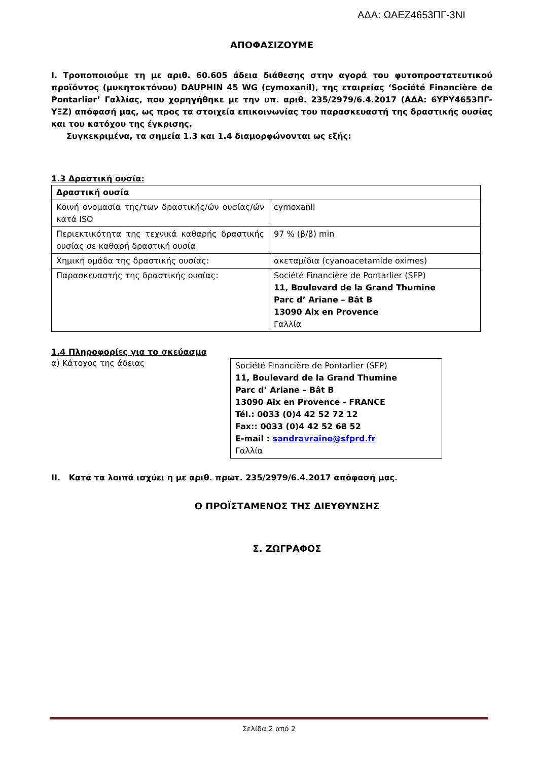ΑΔΑ: ΩΑΕΖ4653ΠΓ-3ΝΙ
ΑΠΟΦΑΣΙΖΟΥΜΕ
I. Τροποποιούμε τη με αριθ. 60.605 άδεια διάθεσης στην αγορά του φυτοπροστατευτικού προϊόντος (μυκητοκτόνου) DAUPHIN 45 WG (cymoxanil), της εταιρείας ‘Société Financière de Pontarlier’ Γαλλίας, που χορηγήθηκε με την υπ. αριθ. 235/2979/6.4.2017 (ΑΔΑ: 6ΥΡΥ4653ΠΓ-ΥΞΖ) απόφασή μας, ως προς τα στοιχεία επικοινωνίας του παρασκευαστή της δραστικής ουσίας και του κατόχου της έγκρισης.
Συγκεκριμένα, τα σημεία 1.3 και 1.4 διαμορφώνονται ως εξής:
1.3 Δραστική ουσία:
| Δραστική ουσία | |
| Κοινή ονομασία της/των δραστικής/ών ουσίας/ών κατά ISO | cymoxanil |
| Περιεκτικότητα της τεχνικά καθαρής δραστικής ουσίας σε καθαρή δραστική ουσία | 97 % (β/β) min |
| Χημική ομάδα της δραστικής ουσίας: | ακεταμίδια (cyanoacetamide oximes) |
| Παρασκευαστής της δραστικής ουσίας: | Société Financière de Pontarlier (SFP) 11, Boulevard de la Grand Thumine Parc d’ Ariane – Bât B 13090 Aix en Provence Γαλλία |
1.4 Πληροφορίες για το σκεύασμα
α) Κάτοχος της άδειας
Société Financière de Pontarlier (SFP)
11, Boulevard de la Grand Thumine
Parc d’ Ariane – Bât B
13090 Aix en Provence - FRANCE
Tél.: 0033 (0)4 42 52 72 12
Fax:: 0033 (0)4 42 52 68 52
E-mail : sandravraine@sfprd.fr
Γαλλία
II. Κατά τα λοιπά ισχύει η με αριθ. πρωτ. 235/2979/6.4.2017 απόφασή μας.
Ο ΠΡΟΪΣΤΑΜΕΝΟΣ ΤΗΣ ΔΙΕΥΘΥΝΣΗΣ
Σ. ΖΩΓΡΑΦΟΣ
Σελίδα 2 από 2